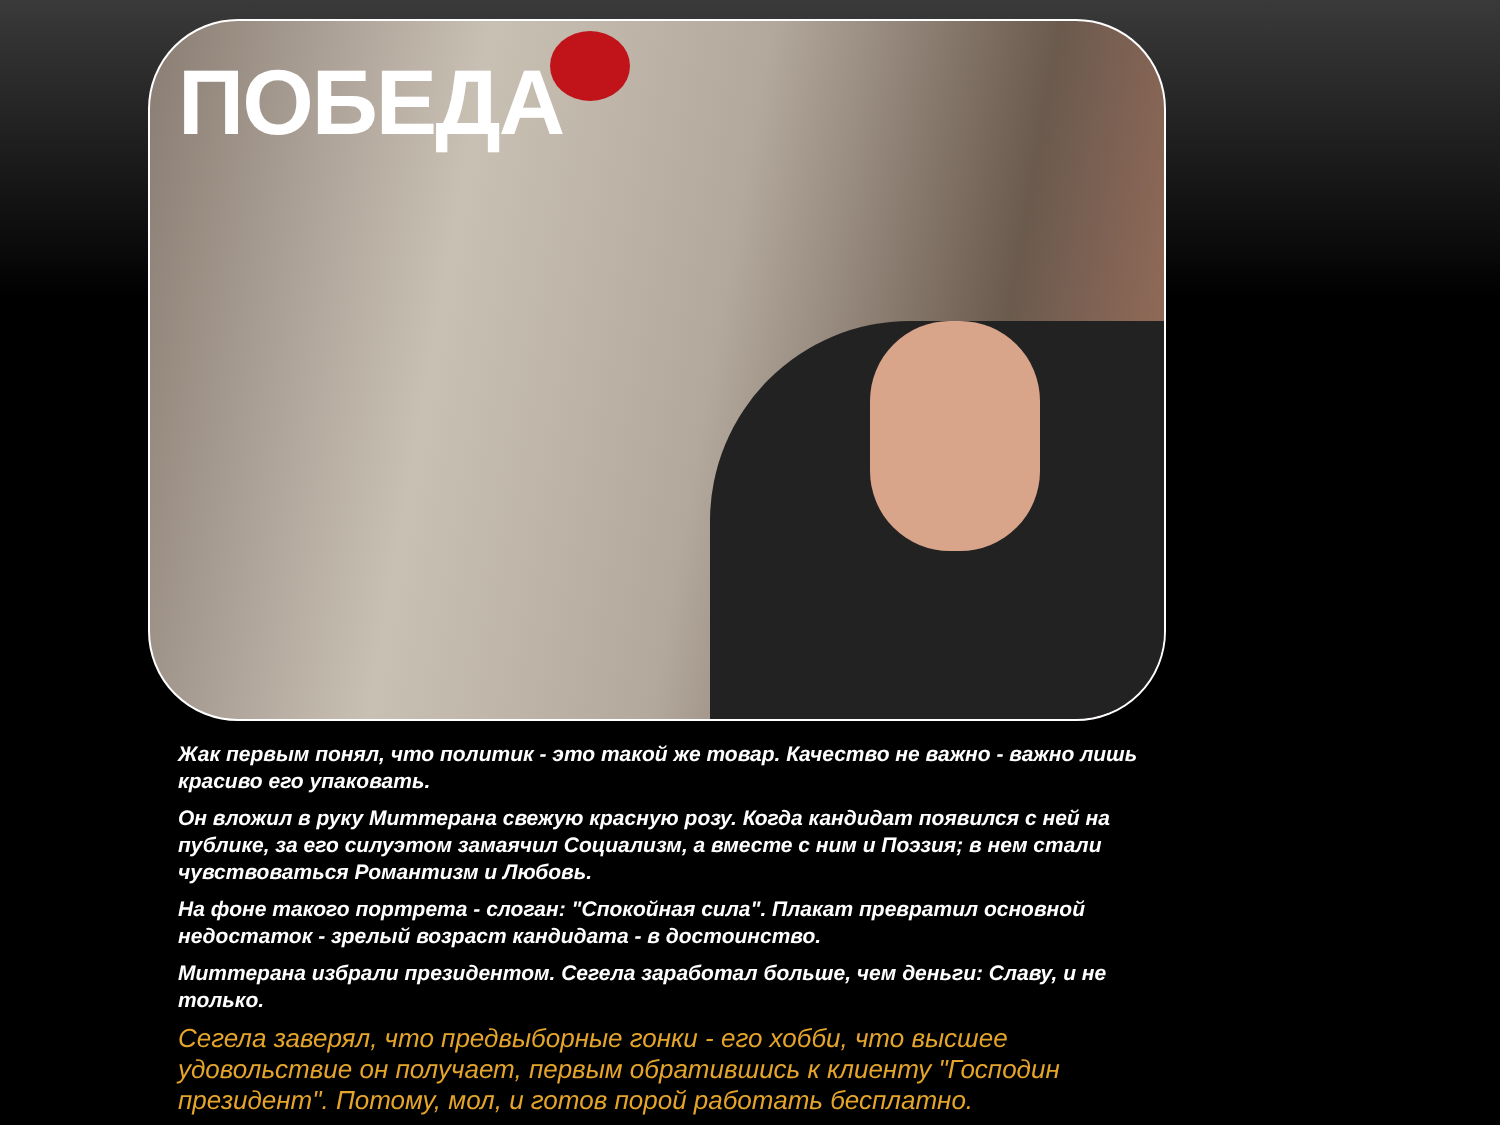ПОБЕДА
Жак первым понял, что политик - это такой же товар. Качество не важно - важно лишь красиво его упаковать.
Он вложил в руку Миттерана свежую красную розу. Когда кандидат появился с ней на публике, за его силуэтом замаячил Социализм, а вместе с ним и Поэзия; в нем стали чувствоваться Романтизм и Любовь.
На фоне такого портрета - слоган: "Спокойная сила". Плакат превратил основной недостаток - зрелый возраст кандидата - в достоинство.
Миттерана избрали президентом. Сегела заработал больше, чем деньги: Славу, и не только.
Сегела заверял, что предвыборные гонки - его хобби, что высшее удовольствие он получает, первым обратившись к клиенту "Господин президент". Потому, мол, и готов порой работать бесплатно.